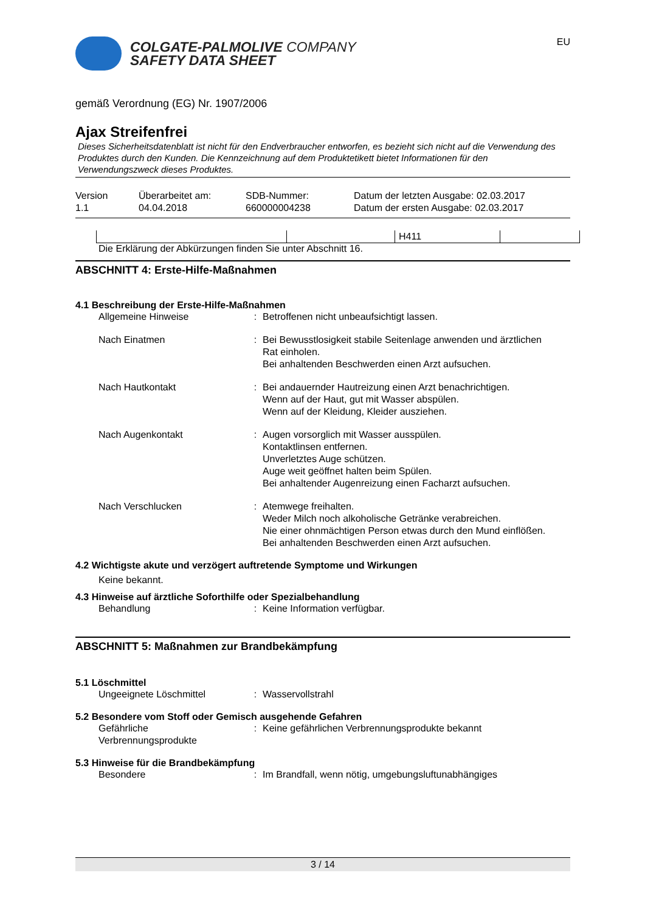COLGATE-PALMOLIVE COMPANY
SAFETY DATA SHEET
EU
gemäß Verordnung (EG) Nr. 1907/2006
Ajax Streifenfrei
Dieses Sicherheitsdatenblatt ist nicht für den Endverbraucher entworfen, es bezieht sich nicht auf die Verwendung des Produktes durch den Kunden. Die Kennzeichnung auf dem Produktetikett bietet Informationen für den Verwendungszweck dieses Produktes.
Version
1.1
Überarbeitet am:
04.04.2018
SDB-Nummer:
660000004238
Datum der letzten Ausgabe: 02.03.2017
Datum der ersten Ausgabe: 02.03.2017
| | | H411 | |
Die Erklärung der Abkürzungen finden Sie unter Abschnitt 16.
ABSCHNITT 4: Erste-Hilfe-Maßnahmen
4.1 Beschreibung der Erste-Hilfe-Maßnahmen
Allgemeine Hinweise : Betroffenen nicht unbeaufsichtigt lassen.
Nach Einatmen : Bei Bewusstlosigkeit stabile Seitenlage anwenden und ärztlichen Rat einholen.
Bei anhaltenden Beschwerden einen Arzt aufsuchen.
Nach Hautkontakt : Bei andauernder Hautreizung einen Arzt benachrichtigen.
Wenn auf der Haut, gut mit Wasser abspülen.
Wenn auf der Kleidung, Kleider ausziehen.
Nach Augenkontakt : Augen vorsorglich mit Wasser ausspülen.
Kontaktlinsen entfernen.
Unverletztes Auge schützen.
Auge weit geöffnet halten beim Spülen.
Bei anhaltender Augenreizung einen Facharzt aufsuchen.
Nach Verschlucken : Atemwege freihalten.
Weder Milch noch alkoholische Getränke verabreichen.
Nie einer ohnmächtigen Person etwas durch den Mund einflößen.
Bei anhaltenden Beschwerden einen Arzt aufsuchen.
4.2 Wichtigste akute und verzögert auftretende Symptome und Wirkungen
Keine bekannt.
4.3 Hinweise auf ärztliche Soforthilfe oder Spezialbehandlung
Behandlung : Keine Information verfügbar.
ABSCHNITT 5: Maßnahmen zur Brandbekämpfung
5.1 Löschmittel
Ungeeignete Löschmittel : Wasservollstrahl
5.2 Besondere vom Stoff oder Gemisch ausgehende Gefahren
Gefährliche Verbrennungsprodukte
: Keine gefährlichen Verbrennungsprodukte bekannt
5.3 Hinweise für die Brandbekämpfung
Besondere : Im Brandfall, wenn nötig, umgebungsluftunabhängiges
3 / 14